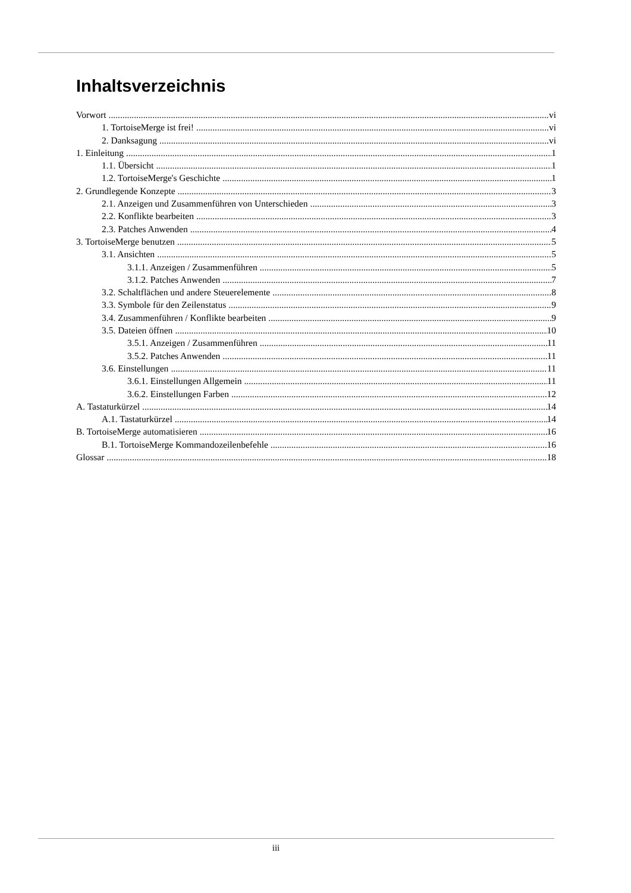Inhaltsverzeichnis
Vorwort vi
1. TortoiseMerge ist frei! vi
2. Danksagung vi
1. Einleitung 1
1.1. Übersicht 1
1.2. TortoiseMerge's Geschichte 1
2. Grundlegende Konzepte 3
2.1. Anzeigen und Zusammenführen von Unterschieden 3
2.2. Konflikte bearbeiten 3
2.3. Patches Anwenden 4
3. TortoiseMerge benutzen 5
3.1. Ansichten 5
3.1.1. Anzeigen / Zusammenführen 5
3.1.2. Patches Anwenden 7
3.2. Schaltflächen und andere Steuerelemente 8
3.3. Symbole für den Zeilenstatus 9
3.4. Zusammenführen / Konflikte bearbeiten 9
3.5. Dateien öffnen 10
3.5.1. Anzeigen / Zusammenführen 11
3.5.2. Patches Anwenden 11
3.6. Einstellungen 11
3.6.1. Einstellungen Allgemein 11
3.6.2. Einstellungen Farben 12
A. Tastaturkürzel 14
A.1. Tastaturkürzel 14
B. TortoiseMerge automatisieren 16
B.1. TortoiseMerge Kommandozeilenbefehle 16
Glossar 18
iii